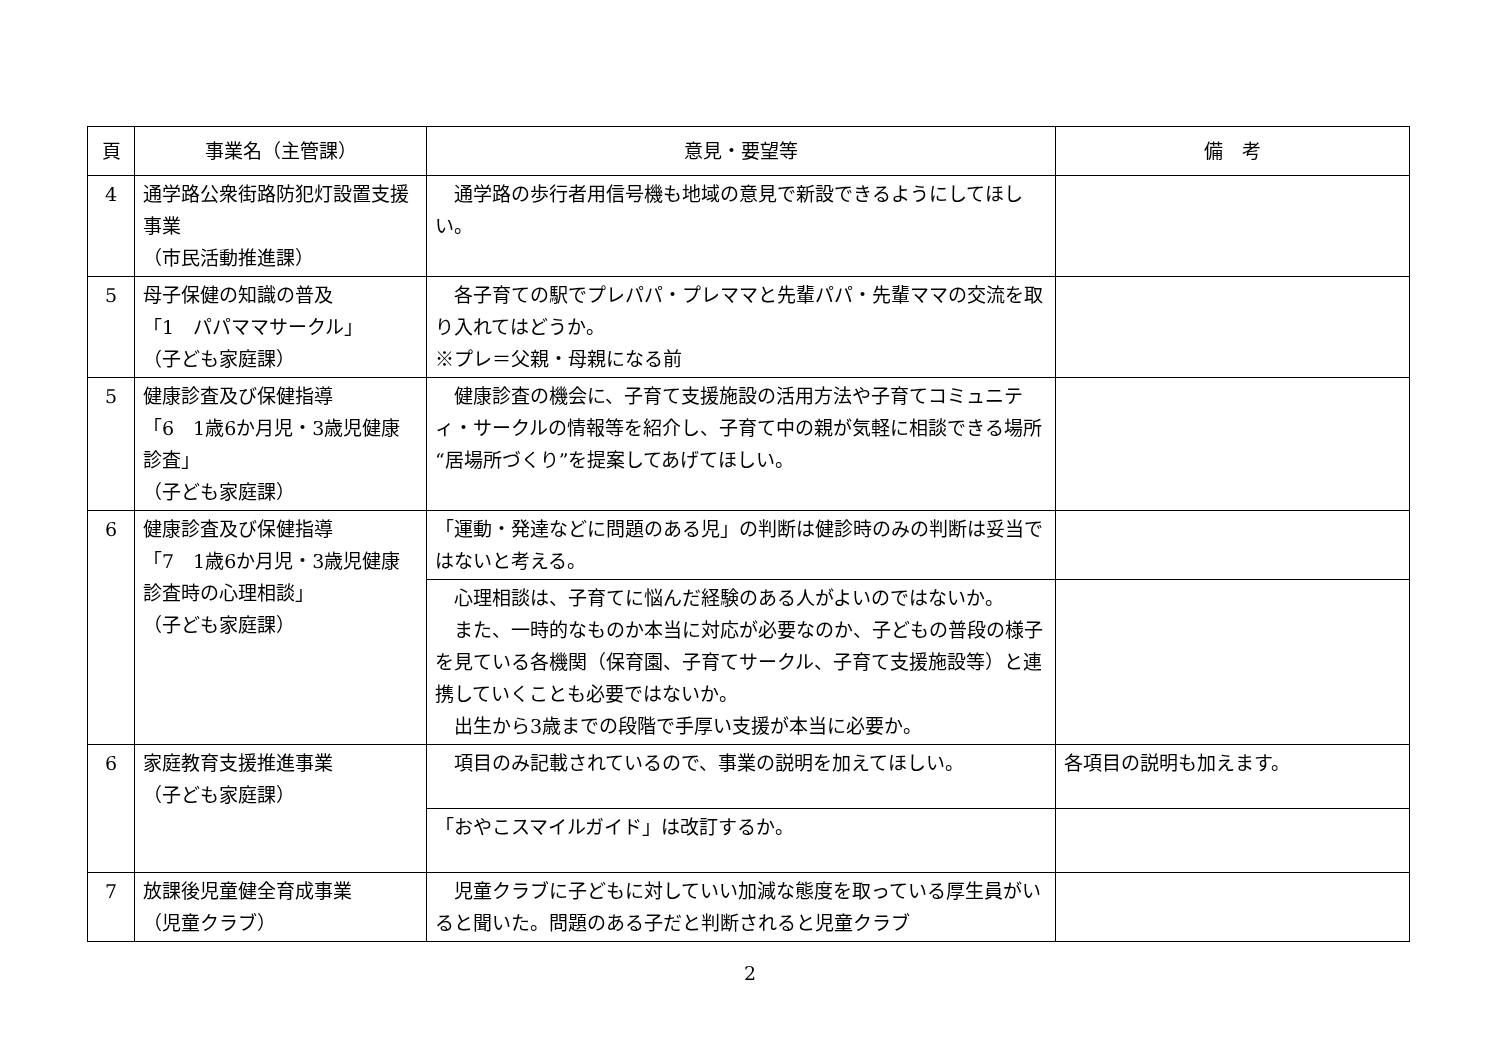| 頁 | 事業名（主管課） | 意見・要望等 | 備 考 |
| --- | --- | --- | --- |
| 4 | 通学路公衆街路防犯灯設置支援事業 （市民活動推進課） | 通学路の歩行者用信号機も地域の意見で新設できるようにしてほしい。 | |
| 5 | 母子保健の知識の普及 「1 パパママサークル」 （子ども家庭課） | 各子育ての駅でプレパパ・プレママと先輩パパ・先輩ママの交流を取り入れてはどうか。 ※プレ＝父親・母親になる前 | |
| 5 | 健康診査及び保健指導 「6 1歳6か月児・3歳児健康診査」 （子ども家庭課） | 健康診査の機会に、子育て支援施設の活用方法や子育てコミュニティ・サークルの情報等を紹介し、子育て中の親が気軽に相談できる場所“居場所づくり”を提案してあげてほしい。 | |
| 6 | 健康診査及び保健指導 「7 1歳6か月児・3歳児健康診査時の心理相談」 （子ども家庭課） | 「運動・発達などに問題のある児」の判断は健診時のみの判断は妥当ではないと考える。 | |
| | | 心理相談は、子育てに悩んだ経験のある人がよいのではないか。 また、一時的なものか本当に対応が必要なのか、子どもの普段の様子を見ている各機関（保育園、子育てサークル、子育て支援施設等）と連携していくことも必要ではないか。 出生から3歳までの段階で手厚い支援が本当に必要か。 | |
| 6 | 家庭教育支援推進事業 （子ども家庭課） | 項目のみ記載されているので、事業の説明を加えてほしい。 | 各項目の説明も加えます。 |
| | | 「おやこスマイルガイド」は改訂するか。 | |
| 7 | 放課後児童健全育成事業 （児童クラブ） | 児童クラブに子どもに対していい加減な態度を取っている厚生員がいると聞いた。問題のある子だと判断されると児童クラブ | |
2